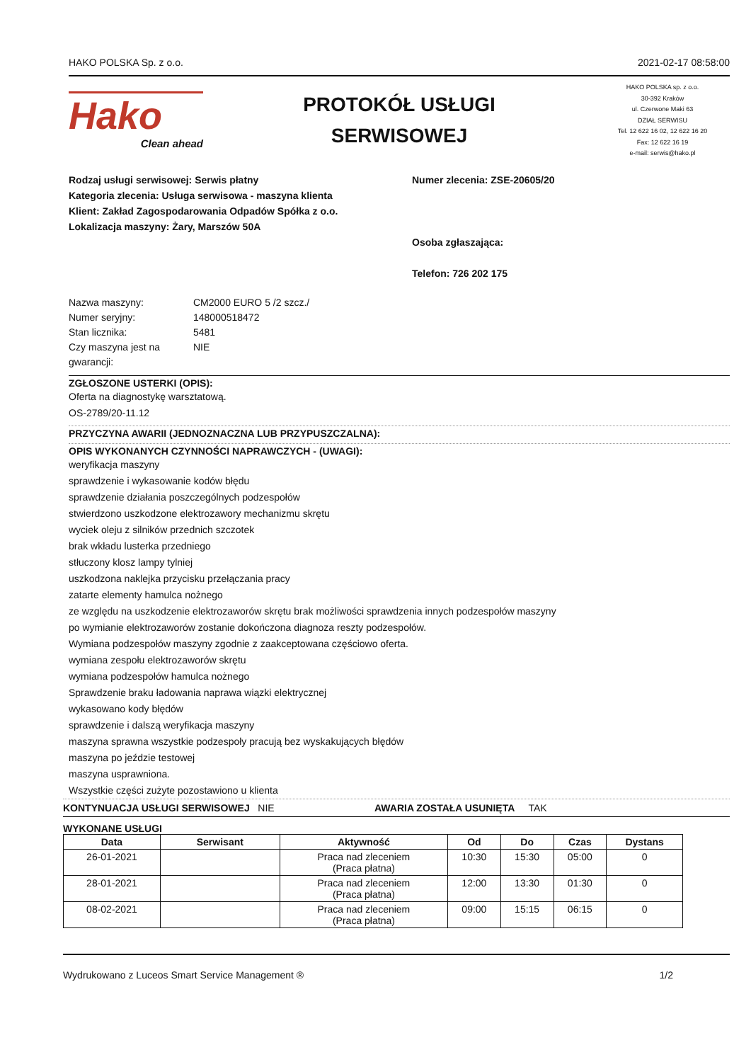HAKO POLSKA Sp. z o.o. 2021-02-17 08:58:00
Hako
Clean ahead
PROTOKÓŁ USŁUGI
SERWISOWEJ
HAKO POLSKA sp. z o.o.
30-392 Kraków
ul. Czerwone Maki 63
DZIAŁ SERWISU
Tel. 12 622 16 02, 12 622 16 20
Fax: 12 622 16 19
e-mail: serwis@hako.pl
Rodzaj usługi serwisowej: Serwis płatny
Kategoria zlecenia: Usługa serwisowa - maszyna klienta
Klient: Zakład Zagospodarowania Odpadów Spółka z o.o.
Lokalizacja maszyny: Żary, Marszów 50A
Numer zlecenia: ZSE-20605/20
Osoba zgłaszająca:
Telefon: 726 202 175
Nazwa maszyny: CM2000 EURO 5 /2 szcz./ Numer seryjny: 148000518472 Stan licznika: 5481 Czy maszyna jest na gwarancji: NIE
ZGŁOSZONE USTERKI (OPIS):
Oferta na diagnostykę warsztatową.
OS-2789/20-11.12
PRZYCZYNA AWARII (JEDNOZNACZNA LUB PRZYPUSZCZALNA):
OPIS WYKONANYCH CZYNNOŚCI NAPRAWCZYCH - (UWAGI):
weryfikacja maszyny
sprawdzenie i wykasowanie kodów błędu
sprawdzenie działania poszczególnych podzespołów
stwierdzono uszkodzone elektrozawory mechanizmu skrętu
wyciek oleju z silników przednich szczotek
brak wkładu lusterka przedniego
stłuczony klosz lampy tylniej
uszkodzona naklejka przycisku przełączania pracy
zatarte elementy hamulca nożnego
ze względu na uszkodzenie elektrozaworów skrętu brak możliwości sprawdzenia innych podzespołów maszyny
po wymianie elektrozaworów zostanie dokończona diagnoza reszty podzespołów.
Wymiana podzespołów maszyny zgodnie z zaakceptowana częściowo oferta.
wymiana zespołu elektrozaworów skrętu
wymiana podzespołów hamulca nożnego
Sprawdzenie braku ładowania naprawa wiązki elektrycznej
wykasowano kody błędów
sprawdzenie i dalszą weryfikacja maszyny
maszyna sprawna wszystkie podzespoły pracują bez wyskakujących błędów
maszyna po jeździe testowej
maszyna usprawniona.
Wszystkie części zużyte pozostawiono u klienta
KONTYNUACJA USŁUGI SERWISOWEJ NIE AWARIA ZOSTAŁA USUNIĘTA TAK
WYKONANE USŁUGI
| Data | Serwisant | Aktywność | Od | Do | Czas | Dystans |
| --- | --- | --- | --- | --- | --- | --- |
| 26-01-2021 | | Praca nad zleceniem (Praca płatna) | 10:30 | 15:30 | 05:00 | 0 |
| 28-01-2021 | | Praca nad zleceniem (Praca płatna) | 12:00 | 13:30 | 01:30 | 0 |
| 08-02-2021 | | Praca nad zleceniem (Praca płatna) | 09:00 | 15:15 | 06:15 | 0 |
Wydrukowano z Luceos Smart Service Management ® 1/2